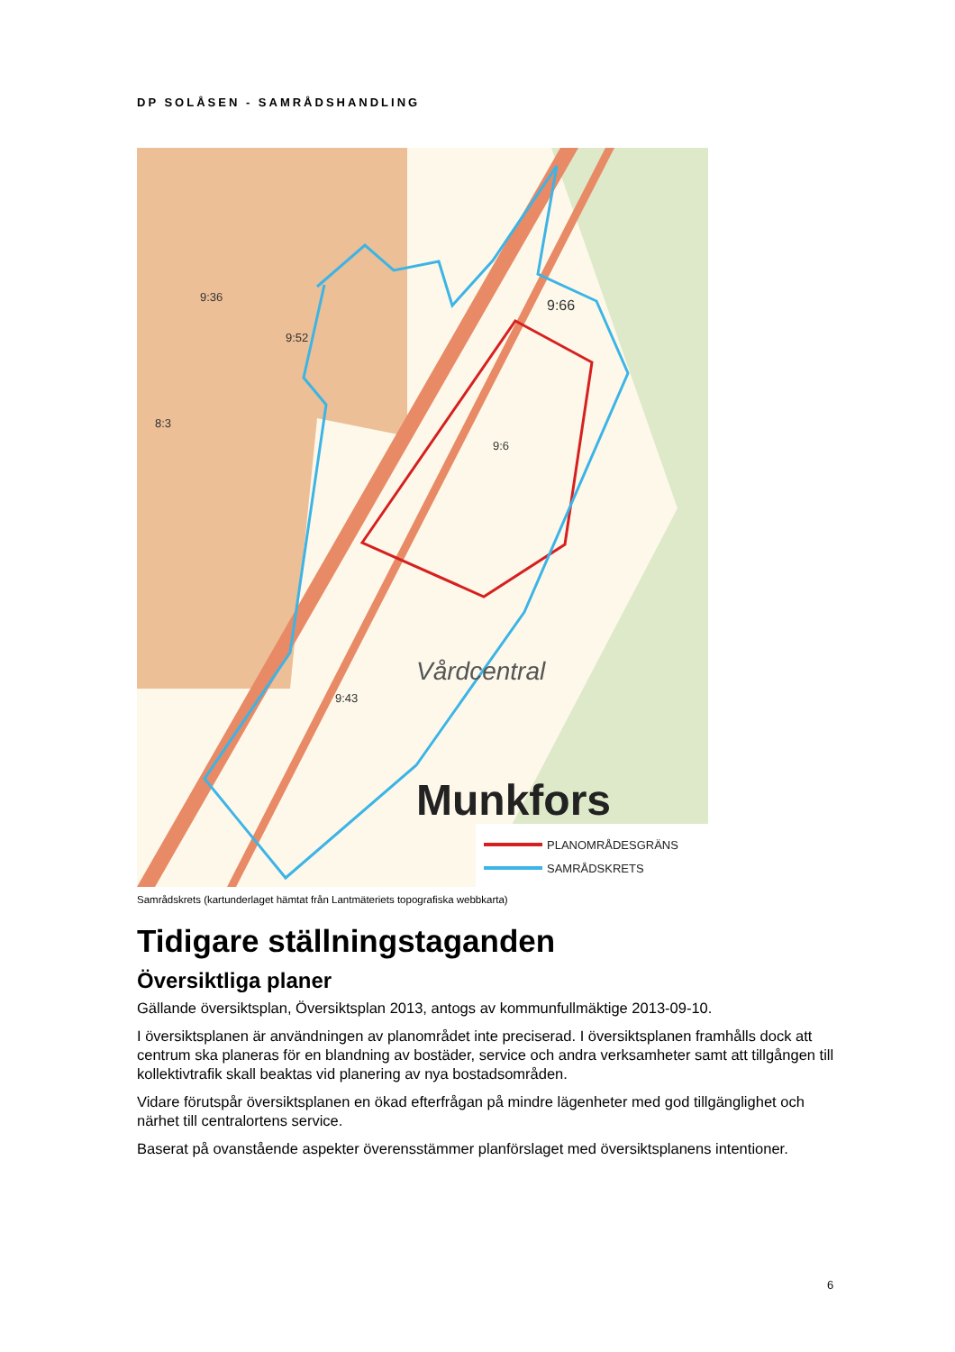DP SOLÅSEN - SAMRÅDSHANDLING
Vårdcentral
Munkfors
9:52
9:36
8:3
9:66
9:6
9:43
PLANOMRÅDESGRÄNS
SAMRÅDSKRETS
Samrådskrets (kartunderlaget hämtat från Lantmäteriets topografiska webbkarta)
Tidigare ställningstaganden
Översiktliga planer
Gällande översiktsplan, Översiktsplan 2013, antogs av kommunfullmäktige 2013-09-10.
I översiktsplanen är användningen av planområdet inte preciserad. I översiktsplanen framhålls dock att centrum ska planeras för en blandning av bostäder, service och andra verksamheter samt att tillgången till kollektivtrafik skall beaktas vid planering av nya bostadsområden.
Vidare förutspår översiktsplanen en ökad efterfrågan på mindre lägenheter med god tillgänglighet och närhet till centralortens service.
Baserat på ovanstående aspekter överensstämmer planförslaget med översiktsplanens intentioner.
6